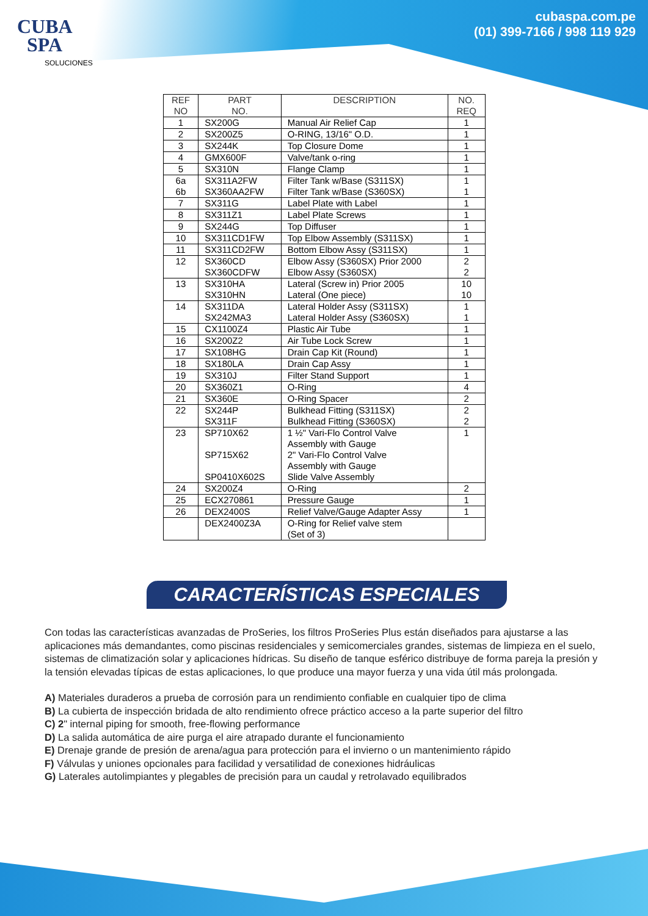CUBA
SPA
SOLUCIONES
cubaspa.com.pe
(01) 399-7166 / 998 119 929
| REF NO | PART NO. | DESCRIPTION | NO. REQ |
| --- | --- | --- | --- |
| 1 | SX200G | Manual Air Relief Cap | 1 |
| 2 | SX200Z5 | O-RING, 13/16" O.D. | 1 |
| 3 | SX244K | Top Closure Dome | 1 |
| 4 | GMX600F | Valve/tank o-ring | 1 |
| 5 | SX310N | Flange Clamp | 1 |
| 6a 6b | SX311A2FW SX360AA2FW | Filter Tank w/Base (S311SX) Filter Tank w/Base (S360SX) | 1 1 |
| 7 | SX311G | Label Plate with Label | 1 |
| 8 | SX311Z1 | Label Plate Screws | 1 |
| 9 | SX244G | Top Diffuser | 1 |
| 10 | SX311CD1FW | Top Elbow Assembly (S311SX) | 1 |
| 11 | SX311CD2FW | Bottom Elbow Assy (S311SX) | 1 |
| 12 | SX360CD SX360CDFW | Elbow Assy (S360SX) Prior 2000 Elbow Assy (S360SX) | 2 2 |
| 13 | SX310HA SX310HN | Lateral (Screw in) Prior 2005 Lateral (One piece) | 10 10 |
| 14 | SX311DA SX242MA3 | Lateral Holder Assy (S311SX) Lateral Holder Assy (S360SX) | 1 1 |
| 15 | CX1100Z4 | Plastic Air Tube | 1 |
| 16 | SX200Z2 | Air Tube Lock Screw | 1 |
| 17 | SX108HG | Drain Cap Kit (Round) | 1 |
| 18 | SX180LA | Drain Cap Assy | 1 |
| 19 | SX310J | Filter Stand Support | 1 |
| 20 | SX360Z1 | O-Ring | 4 |
| 21 | SX360E | O-Ring Spacer | 2 |
| 22 | SX244P SX311F | Bulkhead Fitting (S311SX) Bulkhead Fitting (S360SX) | 2 2 |
| 23 | SP710X62 SP715X62 SP0410X602S | 1 ½" Vari-Flo Control Valve Assembly with Gauge 2" Vari-Flo Control Valve Assembly with Gauge Slide Valve Assembly | 1 |
| 24 | SX200Z4 | O-Ring | 2 |
| 25 | ECX270861 | Pressure Gauge | 1 |
| 26 | DEX2400S | Relief Valve/Gauge Adapter Assy | 1 |
| | DEX2400Z3A | O-Ring for Relief valve stem (Set of 3) | |
CARACTERÍSTICAS ESPECIALES
Con todas las características avanzadas de ProSeries, los filtros ProSeries Plus están diseñados para ajustarse a las aplicaciones más demandantes, como piscinas residenciales y semicomerciales grandes, sistemas de limpieza en el suelo, sistemas de climatización solar y aplicaciones hídricas. Su diseño de tanque esférico distribuye de forma pareja la presión y la tensión elevadas típicas de estas aplicaciones, lo que produce una mayor fuerza y una vida útil más prolongada.
A) Materiales duraderos a prueba de corrosión para un rendimiento confiable en cualquier tipo de clima
B) La cubierta de inspección bridada de alto rendimiento ofrece práctico acceso a la parte superior del filtro
C) 2" internal piping for smooth, free-flowing performance
D) La salida automática de aire purga el aire atrapado durante el funcionamiento
E) Drenaje grande de presión de arena/agua para protección para el invierno o un mantenimiento rápido
F) Válvulas y uniones opcionales para facilidad y versatilidad de conexiones hidráulicas
G) Laterales autolimpiantes y plegables de precisión para un caudal y retrolavado equilibrados